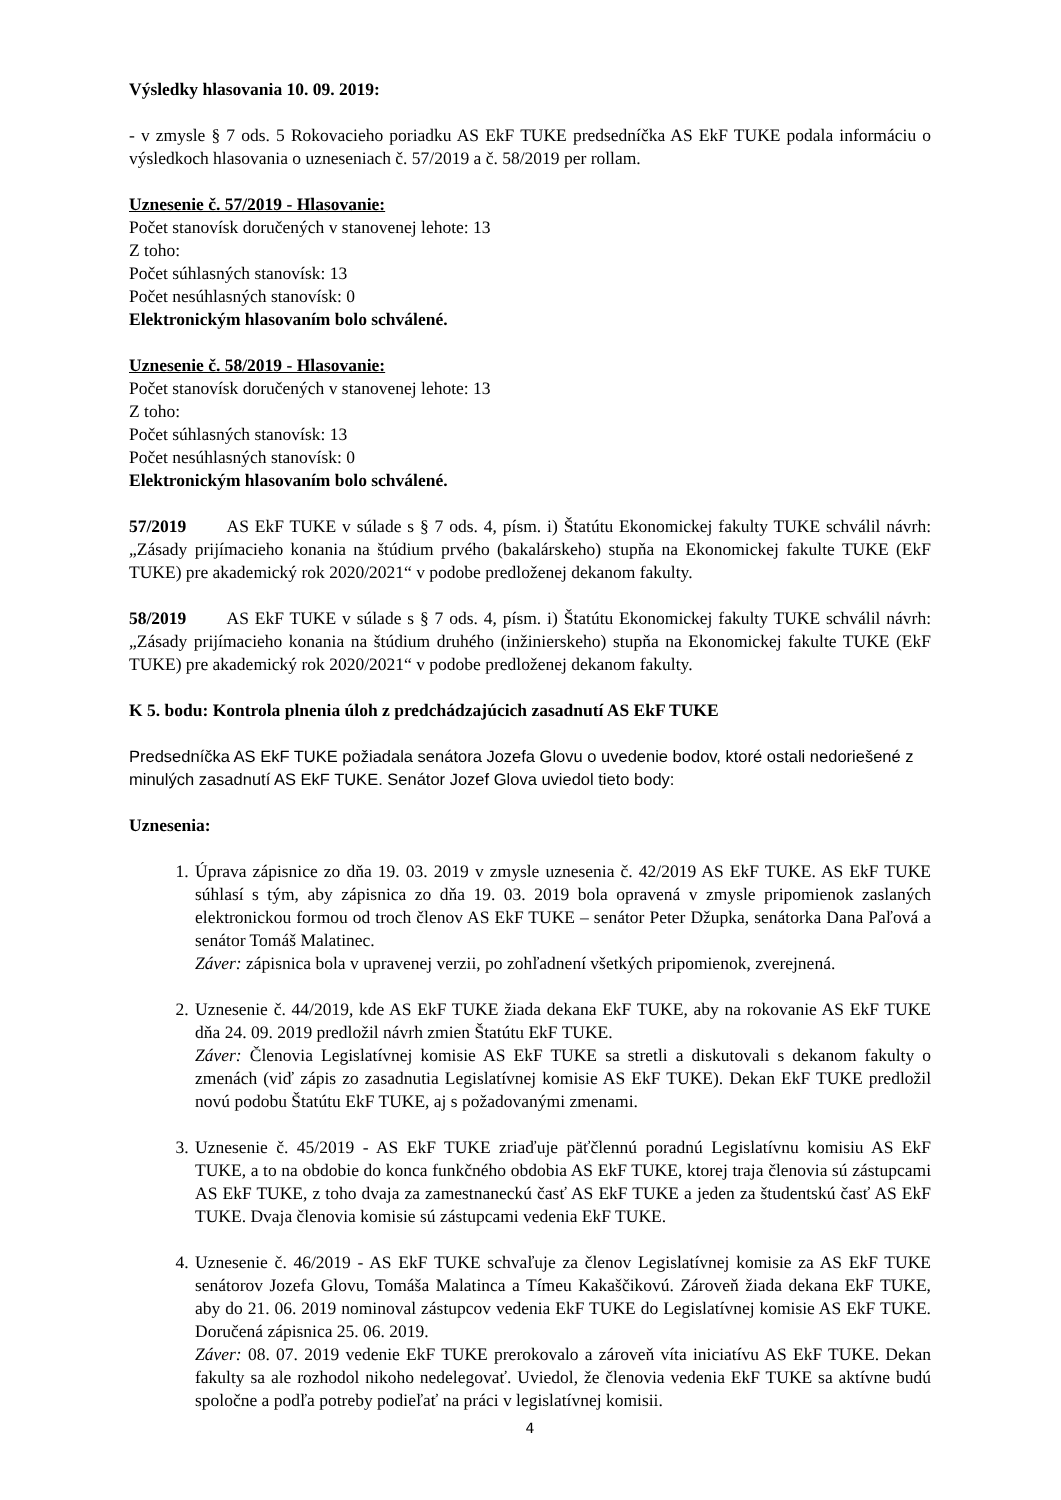Výsledky hlasovania 10. 09. 2019:
- v zmysle § 7 ods. 5 Rokovacieho poriadku AS EkF TUKE predsedníčka AS EkF TUKE podala informáciu o výsledkoch hlasovania o uzneseniach č. 57/2019 a č. 58/2019 per rollam.
Uznesenie č. 57/2019 - Hlasovanie:
Počet stanovísk doručených v stanovenej lehote: 13
Z toho:
Počet súhlasných stanovísk: 13
Počet nesúhlasných stanovísk: 0
Elektronickým hlasovaním bolo schválené.
Uznesenie č. 58/2019 - Hlasovanie:
Počet stanovísk doručených v stanovenej lehote: 13
Z toho:
Počet súhlasných stanovísk: 13
Počet nesúhlasných stanovísk: 0
Elektronickým hlasovaním bolo schválené.
57/2019 AS EkF TUKE v súlade s § 7 ods. 4, písm. i) Štatútu Ekonomickej fakulty TUKE schválil návrh: „Zásady prijímacieho konania na štúdium prvého (bakalárskeho) stupňa na Ekonomickej fakulte TUKE (EkF TUKE) pre akademický rok 2020/2021“ v podobe predloženej dekanom fakulty.
58/2019 AS EkF TUKE v súlade s § 7 ods. 4, písm. i) Štatútu Ekonomickej fakulty TUKE schválil návrh: „Zásady prijímacieho konania na štúdium druhého (inžinierskeho) stupňa na Ekonomickej fakulte TUKE (EkF TUKE) pre akademický rok 2020/2021“ v podobe predloženej dekanom fakulty.
K 5. bodu: Kontrola plnenia úloh z predchádzajúcich zasadnutí AS EkF TUKE
Predsedníčka AS EkF TUKE požiadala senátora Jozefa Glovu o uvedenie bodov, ktoré ostali nedoriešené z minulých zasadnutí AS EkF TUKE. Senátor Jozef Glova uviedol tieto body:
Uznesenia:
1. Úprava zápisnice zo dňa 19. 03. 2019 v zmysle uznesenia č. 42/2019 AS EkF TUKE. AS EkF TUKE súhlasí s tým, aby zápisnica zo dňa 19. 03. 2019 bola opravená v zmysle pripomienok zaslaných elektronickou formou od troch členov AS EkF TUKE – senátor Peter Džupka, senátorka Dana Paľová a senátor Tomáš Malatinec.
Záver: zápisnica bola v upravenej verzii, po zohľadnení všetkých pripomienok, zverejnená.
2. Uznesenie č. 44/2019, kde AS EkF TUKE žiada dekana EkF TUKE, aby na rokovanie AS EkF TUKE dňa 24. 09. 2019 predložil návrh zmien Štatútu EkF TUKE.
Záver: Členovia Legislatívnej komisie AS EkF TUKE sa stretli a diskutovali s dekanom fakulty o zmenách (viď zápis zo zasadnutia Legislatívnej komisie AS EkF TUKE). Dekan EkF TUKE predložil novú podobu Štatútu EkF TUKE, aj s požadovanými zmenami.
3. Uznesenie č. 45/2019 - AS EkF TUKE zriaďuje päťčlennú poradnú Legislatívnu komisiu AS EkF TUKE, a to na obdobie do konca funkčného obdobia AS EkF TUKE, ktorej traja členovia sú zástupcami AS EkF TUKE, z toho dvaja za zamestnaneckú časť AS EkF TUKE a jeden za študentskú časť AS EkF TUKE. Dvaja členovia komisie sú zástupcami vedenia EkF TUKE.
4. Uznesenie č. 46/2019 - AS EkF TUKE schvaľuje za členov Legislatívnej komisie za AS EkF TUKE senátorov Jozefa Glovu, Tomáša Malatinca a Tímeu Kakaščikovú. Zároveň žiada dekana EkF TUKE, aby do 21. 06. 2019 nominoval zástupcov vedenia EkF TUKE do Legislatívnej komisie AS EkF TUKE. Doručená zápisnica 25. 06. 2019.
Záver: 08. 07. 2019 vedenie EkF TUKE prerokovalo a zároveň víta iniciatívu AS EkF TUKE. Dekan fakulty sa ale rozhodol nikoho nedelegovať. Uviedol, že členovia vedenia EkF TUKE sa aktívne budú spoločne a podľa potreby podieľať na práci v legislatívnej komisii.
4